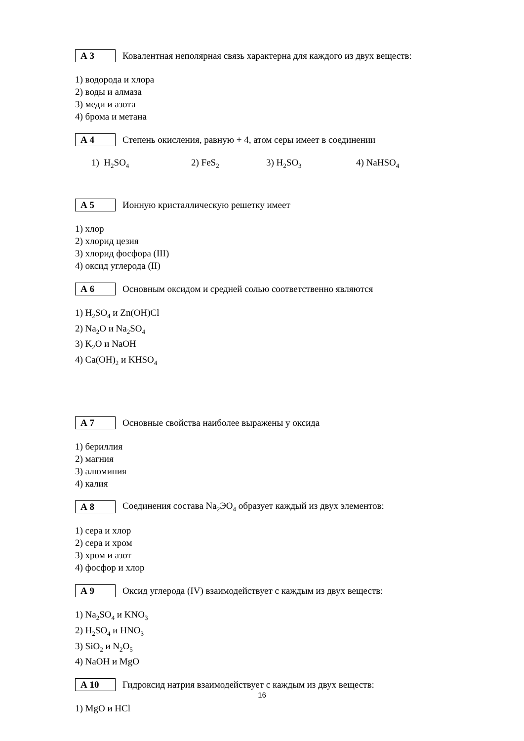А 3
Ковалентная неполярная связь характерна для каждого из двух веществ:
1) водорода и хлора
2) воды и алмаза
3) меди и азота
4) брома и метана
А 4
Степень окисления, равную + 4, атом серы имеет в соединении
1) H<sub>2</sub>SO<sub>4</sub> 2) FeS<sub>2</sub> 3) H<sub>2</sub>SO<sub>3</sub> 4) NaHSO<sub>4</sub>
А 5
Ионную кристаллическую решетку имеет
1) хлор
2) хлорид цезия
3) хлорид фосфора (III)
4) оксид углерода (II)
А 6
Основным оксидом и средней солью соответственно являются
1) H<sub>2</sub>SO<sub>4</sub> и Zn(OH)Cl
2) Na<sub>2</sub>O и Na<sub>2</sub>SO<sub>4</sub>
3) K<sub>2</sub>O и NaOH
4) Ca(OH)<sub>2</sub> и KHSO<sub>4</sub>
А 7
Основные свойства наиболее выражены у оксида
1) бериллия
2) магния
3) алюминия
4) калия
А 8
Соединения состава Na<sub>2</sub>ЭO<sub>4</sub> образует каждый из двух элементов:
1) сера и хлор
2) сера и хром
3) хром и азот
4) фосфор и хлор
А 9
Оксид углерода (IV) взаимодействует с каждым из двух веществ:
1) Na<sub>2</sub>SO<sub>4</sub> и KNO<sub>3</sub>
2) H<sub>2</sub>SO<sub>4</sub> и HNO<sub>3</sub>
3) SiO<sub>2</sub> и N<sub>2</sub>O<sub>5</sub>
4) NaOH и MgO
А 10
Гидроксид натрия взаимодействует с каждым из двух веществ:
1) MgO и HCl
16